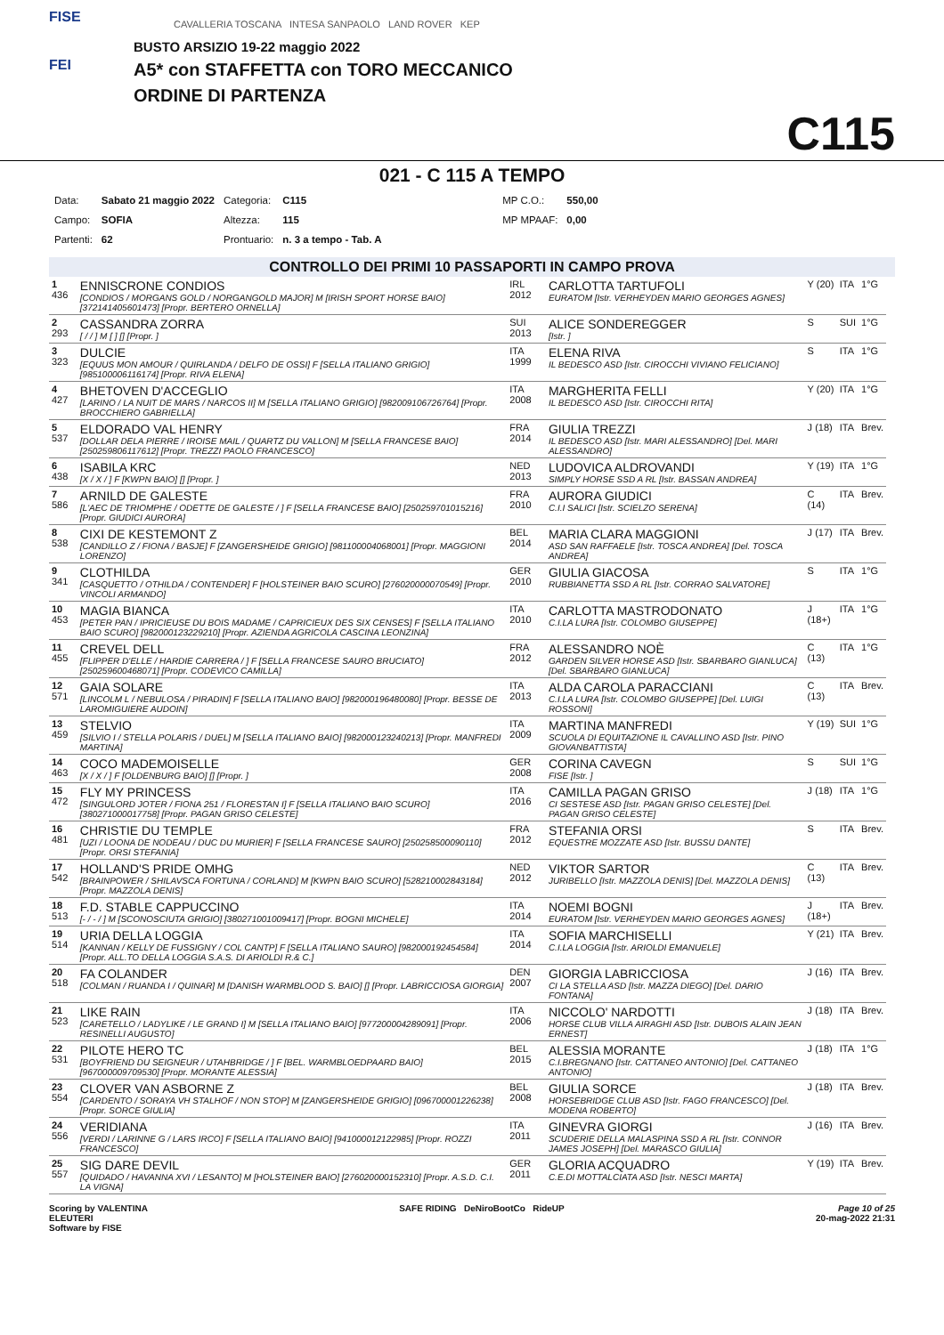FISE
FEI
CAVALLERIA TOSCANA INTESA SANPAOLO LAND ROVER KEP
BUSTO ARSIZIO 19-22 maggio 2022
A5* con STAFFETTA con TORO MECCANICO
ORDINE DI PARTENZA
C115
021 - C 115 A TEMPO
| Data: | Sabato 21 maggio 2022 | Categoria: | C115 | | MP C.O.: | 550,00 |
| Campo: | SOFIA | Altezza: | 115 | | MP MPAAF: | 0,00 |
| Partenti: | 62 | Prontuario: | n. 3 a tempo - Tab. A | | | |
CONTROLLO DEI PRIMI 10 PASSAPORTI IN CAMPO PROVA
| 1 436 | ENNISCRONE CONDIOS [CONDIOS / MORGANS GOLD / NORGANGOLD MAJOR] M [IRISH SPORT HORSE BAIO] [372141405601473] [Propr. BERTERO ORNELLA] | IRL 2012 | CARLOTTA TARTUFOLI EURATOM [Istr. VERHEYDEN MARIO GEORGES AGNES] | Y (20) | ITA | 1°G |
| 2 293 | CASSANDRA ZORRA [ / / ] M [ ] [] [Propr. ] | SUI 2013 | ALICE SONDEREGGER [Istr. ] | S | SUI | 1°G |
| 3 323 | DULCIE [EQUUS MON AMOUR / QUIRLANDA / DELFO DE OSSI] F [SELLA ITALIANO GRIGIO] [985100006116174] [Propr. RIVA ELENA] | ITA 1999 | ELENA RIVA IL BEDESCO ASD [Istr. CIROCCHI VIVIANO FELICIANO] | S | ITA | 1°G |
| 4 427 | BHETOVEN D'ACCEGLIO [LARINO / LA NUIT DE MARS / NARCOS II] M [SELLA ITALIANO GRIGIO] [982009106726764] [Propr. BROCCHIERO GABRIELLA] | ITA 2008 | MARGHERITA FELLI IL BEDESCO ASD [Istr. CIROCCHI RITA] | Y (20) | ITA | 1°G |
| 5 537 | ELDORADO VAL HENRY [DOLLAR DELA PIERRE / IROISE MAIL / QUARTZ DU VALLON] M [SELLA FRANCESE BAIO] [250259806117612] [Propr. TREZZI PAOLO FRANCESCO] | FRA 2014 | GIULIA TREZZI IL BEDESCO ASD [Istr. MARI ALESSANDRO] [Del. MARI ALESSANDRO] | J (18) | ITA | Brev. |
| 6 438 | ISABILA KRC [X / X / ] F [KWPN BAIO] [] [Propr. ] | NED 2013 | LUDOVICA ALDROVANDI SIMPLY HORSE SSD A RL [Istr. BASSAN ANDREA] | Y (19) | ITA | 1°G |
| 7 586 | ARNILD DE GALESTE [L'AEC DE TRIOMPHE / ODETTE DE GALESTE / ] F [SELLA FRANCESE BAIO] [250259701015216] [Propr. GIUDICI AURORA] | FRA 2010 | AURORA GIUDICI C.I.I SALICI [Istr. SCIELZO SERENA] | C (14) | ITA | Brev. |
| 8 538 | CIXI DE KESTEMONT Z [CANDILLO Z / FIONA / BASJE] F [ZANGERSHEIDE GRIGIO] [981100004068001] [Propr. MAGGIONI LORENZO] | BEL 2014 | MARIA CLARA MAGGIONI ASD SAN RAFFAELE [Istr. TOSCA ANDREA] [Del. TOSCA ANDREA] | J (17) | ITA | Brev. |
| 9 341 | CLOTHILDA [CASQUETTO / OTHILDA / CONTENDER] F [HOLSTEINER BAIO SCURO] [276020000070549] [Propr. VINCOLI ARMANDO] | GER 2010 | GIULIA GIACOSA RUBBIANETTA SSD A RL [Istr. CORRAO SALVATORE] | S | ITA | 1°G |
| 10 453 | MAGIA BIANCA [PETER PAN / IPRICIEUSE DU BOIS MADAME / CAPRICIEUX DES SIX CENSES] F [SELLA ITALIANO BAIO SCURO] [982000123229210] [Propr. AZIENDA AGRICOLA CASCINA LEONZINA] | ITA 2010 | CARLOTTA MASTRODONATO C.I.LA LURA [Istr. COLOMBO GIUSEPPE] | J (18+) | ITA | 1°G |
| 11 455 | CREVEL DELL [FLIPPER D'ELLE / HARDIE CARRERA / ] F [SELLA FRANCESE SAURO BRUCIATO] [250259600468071] [Propr. CODEVICO CAMILLA] | FRA 2012 | ALESSANDRO NOÈ GARDEN SILVER HORSE ASD [Istr. SBARBARO GIANLUCA] [Del. SBARBARO GIANLUCA] | C (13) | ITA | 1°G |
| 12 571 | GAIA SOLARE [LINCOLM L / NEBULOSA / PIRADIN] F [SELLA ITALIANO BAIO] [982000196480080] [Propr. BESSE DE LAROMIGUIERE AUDOIN] | ITA 2013 | ALDA CAROLA PARACCIANI C.I.LA LURA [Istr. COLOMBO GIUSEPPE] [Del. LUIGI ROSSONI] | C (13) | ITA | Brev. |
| 13 459 | STELVIO [SILVIO I / STELLA POLARIS / DUEL] M [SELLA ITALIANO BAIO] [982000123240213] [Propr. MANFREDI MARTINA] | ITA 2009 | MARTINA MANFREDI SCUOLA DI EQUITAZIONE IL CAVALLINO ASD [Istr. PINO GIOVANBATTISTA] | Y (19) | SUI | 1°G |
| 14 463 | COCO MADEMOISELLE [X / X / ] F [OLDENBURG BAIO] [] [Propr. ] | GER 2008 | CORINA CAVEGN FISE [Istr. ] | S | SUI | 1°G |
| 15 472 | FLY MY PRINCESS [SINGULORD JOTER / FIONA 251 / FLORESTAN I] F [SELLA ITALIANO BAIO SCURO] [380271000017758] [Propr. PAGAN GRISO CELESTE] | ITA 2016 | CAMILLA PAGAN GRISO CI SESTESE ASD [Istr. PAGAN GRISO CELESTE] [Del. PAGAN GRISO CELESTE] | J (18) | ITA | 1°G |
| 16 481 | CHRISTIE DU TEMPLE [UZI / LOONA DE NODEAU / DUC DU MURIER] F [SELLA FRANCESE SAURO] [250258500090110] [Propr. ORSI STEFANIA] | FRA 2012 | STEFANIA ORSI EQUESTRE MOZZATE ASD [Istr. BUSSU DANTE] | S | ITA | Brev. |
| 17 542 | HOLLAND'S PRIDE OMHG [BRAINPOWER / SHILAVSCA FORTUNA / CORLAND] M [KWPN BAIO SCURO] [528210002843184] [Propr. MAZZOLA DENIS] | NED 2012 | VIKTOR SARTOR JURIBELLO [Istr. MAZZOLA DENIS] [Del. MAZZOLA DENIS] | C (13) | ITA | Brev. |
| 18 513 | F.D. STABLE CAPPUCCINO [- / - / ] M [SCONOSCIUTA GRIGIO] [380271001009417] [Propr. BOGNI MICHELE] | ITA 2014 | NOEMI BOGNI EURATOM [Istr. VERHEYDEN MARIO GEORGES AGNES] | J (18+) | ITA | Brev. |
| 19 514 | URIA DELLA LOGGIA [KANNAN / KELLY DE FUSSIGNY / COL CANTP] F [SELLA ITALIANO SAURO] [982000192454584] [Propr. ALL.TO DELLA LOGGIA S.A.S. DI ARIOLDI R.& C.] | ITA 2014 | SOFIA MARCHISELLI C.I.LA LOGGIA [Istr. ARIOLDI EMANUELE] | Y (21) | ITA | Brev. |
| 20 518 | FA COLANDER [COLMAN / RUANDA I / QUINAR] M [DANISH WARMBLOOD S. BAIO] [] [Propr. LABRICCIOSA GIORGIA] | DEN 2007 | GIORGIA LABRICCIOSA CI LA STELLA ASD [Istr. MAZZA DIEGO] [Del. DARIO FONTANA] | J (16) | ITA | Brev. |
| 21 523 | LIKE RAIN [CARETELLO / LADYLIKE / LE GRAND I] M [SELLA ITALIANO BAIO] [977200004289091] [Propr. RESINELLI AUGUSTO] | ITA 2006 | NICCOLO' NARDOTTI HORSE CLUB VILLA AIRAGHI ASD [Istr. DUBOIS ALAIN JEAN ERNEST] | J (18) | ITA | Brev. |
| 22 531 | PILOTE HERO TC [BOYFRIEND DU SEIGNEUR / UTAHBRIDGE / ] F [BEL. WARMBLOEDPAARD BAIO] [967000009709530] [Propr. MORANTE ALESSIA] | BEL 2015 | ALESSIA MORANTE C.I.BREGNANO [Istr. CATTANEO ANTONIO] [Del. CATTANEO ANTONIO] | J (18) | ITA | 1°G |
| 23 554 | CLOVER VAN ASBORNE Z [CARDENTO / SORAYA VH STALHOF / NON STOP] M [ZANGERSHEIDE GRIGIO] [096700001226238] [Propr. SORCE GIULIA] | BEL 2008 | GIULIA SORCE HORSEBRIDGE CLUB ASD [Istr. FAGO FRANCESCO] [Del. MODENA ROBERTO] | J (18) | ITA | Brev. |
| 24 556 | VERIDIANA [VERDI / LARINNE G / LARS IRCO] F [SELLA ITALIANO BAIO] [941000012122985] [Propr. ROZZI FRANCESCO] | ITA 2011 | GINEVRA GIORGI SCUDERIE DELLA MALASPINA SSD A RL [Istr. CONNOR JAMES JOSEPH] [Del. MARASCO GIULIA] | J (16) | ITA | Brev. |
| 25 557 | SIG DARE DEVIL [QUIDADO / HAVANNA XVI / LESANTO] M [HOLSTEINER BAIO] [276020000152310] [Propr. A.S.D. C.I. LA VIGNA] | GER 2011 | GLORIA ACQUADRO C.E.DI MOTTALCIATA ASD [Istr. NESCI MARTA] | Y (19) | ITA | Brev. |
Scoring by VALENTINA
ELEUTERI
Software by FISE
SAFE RIDING DeNiroBootCo RideUP
Page 10 of 25
20-mag-2022 21:31